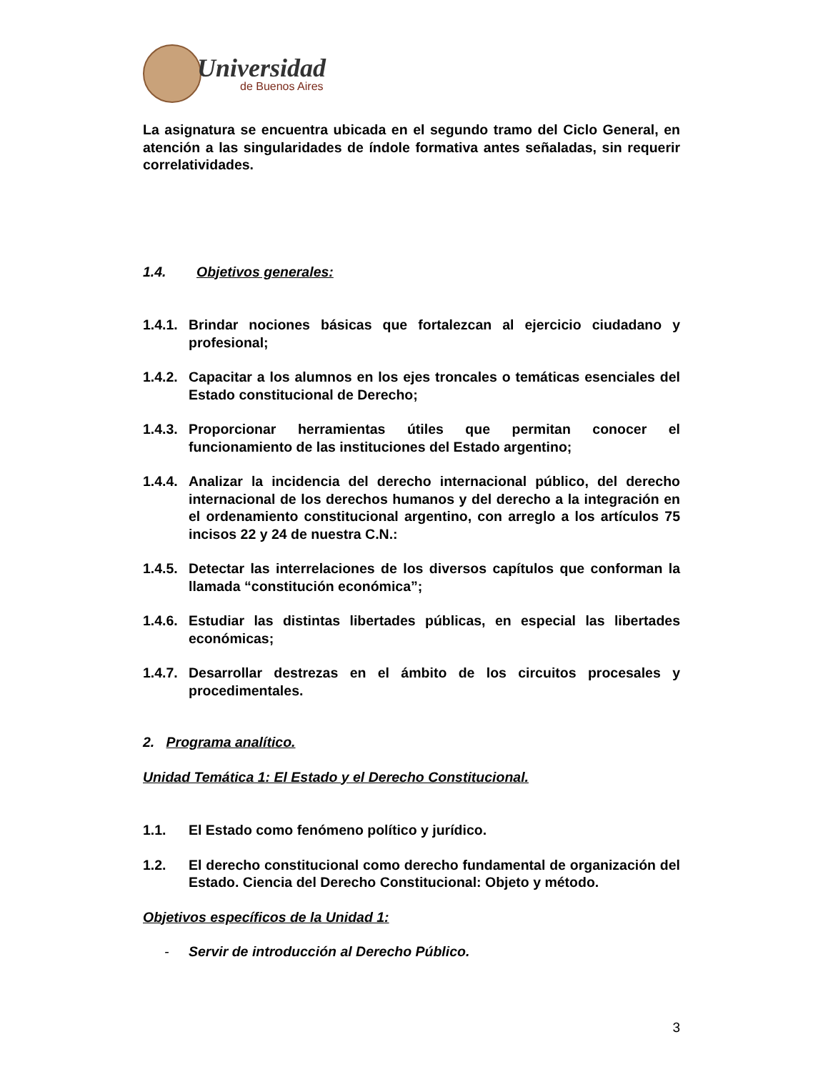Universidad
de Buenos Aires
La asignatura se encuentra ubicada en el segundo tramo del Ciclo General, en atención a las singularidades de índole formativa antes señaladas, sin requerir correlatividades.
1.4. Objetivos generales:
1.4.1. Brindar nociones básicas que fortalezcan al ejercicio ciudadano y profesional;
1.4.2. Capacitar a los alumnos en los ejes troncales o temáticas esenciales del Estado constitucional de Derecho;
1.4.3. Proporcionar herramientas útiles que permitan conocer el funcionamiento de las instituciones del Estado argentino;
1.4.4. Analizar la incidencia del derecho internacional público, del derecho internacional de los derechos humanos y del derecho a la integración en el ordenamiento constitucional argentino, con arreglo a los artículos 75 incisos 22 y 24 de nuestra C.N.:
1.4.5. Detectar las interrelaciones de los diversos capítulos que conforman la llamada “constitución económica”;
1.4.6. Estudiar las distintas libertades públicas, en especial las libertades económicas;
1.4.7. Desarrollar destrezas en el ámbito de los circuitos procesales y procedimentales.
2. Programa analítico.
Unidad Temática 1: El Estado y el Derecho Constitucional.
1.1. El Estado como fenómeno político y jurídico.
1.2. El derecho constitucional como derecho fundamental de organización del Estado. Ciencia del Derecho Constitucional: Objeto y método.
Objetivos específicos de la Unidad 1:
- Servir de introducción al Derecho Público.
3